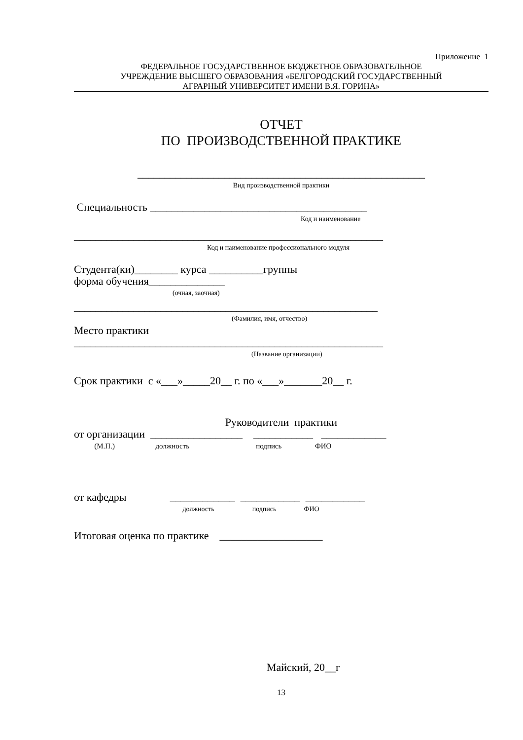Приложение 1
ФЕДЕРАЛЬНОЕ ГОСУДАРСТВЕННОЕ БЮДЖЕТНОЕ ОБРАЗОВАТЕЛЬНОЕ
УЧРЕЖДЕНИЕ ВЫСШЕГО ОБРАЗОВАНИЯ «БЕЛГОРОДСКИЙ ГОСУДАРСТВЕННЫЙ
АГРАРНЫЙ УНИВЕРСИТЕТ ИМЕНИ В.Я. ГОРИНА»
ОТЧЕТ
ПО ПРОИЗВОДСТВЕННОЙ ПРАКТИКЕ
_____________________________________________________
Вид производственной практики
Специальность ________________________________________
Код и наименование
_________________________________________________________
Код и наименование профессионального модуля
Студента(ки)________ курса __________группы
форма обучения______________
(очная, заочная)
________________________________________________________
(Фамилия, имя, отчество)
Место практики
_________________________________________________________
(Название организации)
Срок практики с «___»_____20__ г. по «___»_______20__ г.
Руководители практики
от организации _________________ ___________ ____________
(М.П.) должность подпись ФИО
от кафедры ____________ ___________ ___________
должность подпись ФИО
Итоговая оценка по практике ___________________
Майский, 20__г
13